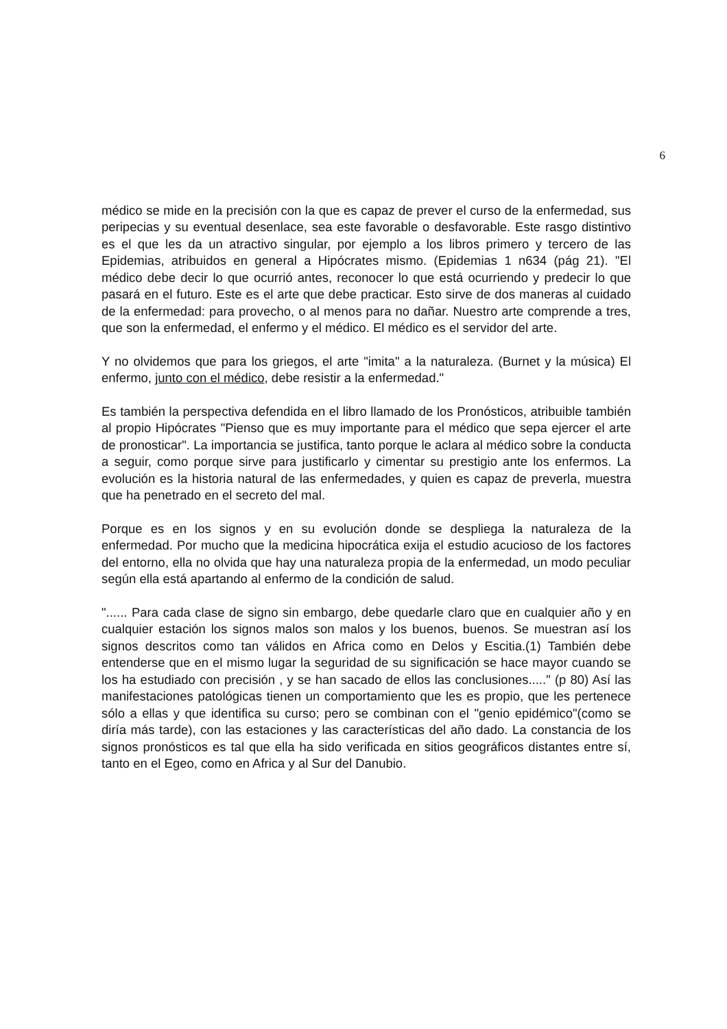6
médico se mide en la precisión con la que es capaz de prever el curso de la enfermedad, sus peripecias y su eventual desenlace, sea este favorable o desfavorable. Este rasgo distintivo es el que les da un atractivo singular, por ejemplo a los libros primero y tercero de las Epidemias, atribuidos en general a Hipócrates mismo. (Epidemias 1 n634 (pág 21). "El médico debe decir lo que ocurrió antes, reconocer lo que está ocurriendo y predecir lo que pasará en el futuro. Este es el arte que debe practicar. Esto sirve de dos maneras al cuidado de la enfermedad: para provecho, o al menos para no dañar. Nuestro arte comprende a tres, que son la enfermedad, el enfermo y el médico. El médico es el servidor del arte.
Y no olvidemos que para los griegos, el arte "imita" a la naturaleza. (Burnet y la música) El enfermo, junto con el médico, debe resistir a la enfermedad."
Es también la perspectiva defendida en el libro llamado de los Pronósticos, atribuible también al propio Hipócrates "Pienso que es muy importante para el médico que sepa ejercer el arte de pronosticar". La importancia se justifica, tanto porque le aclara al médico sobre la conducta a seguir, como porque sirve para justificarlo y cimentar su prestigio ante los enfermos. La evolución es la historia natural de las enfermedades, y quien es capaz de preverla, muestra que ha penetrado en el secreto del mal.
Porque es en los signos y en su evolución donde se despliega la naturaleza de la enfermedad. Por mucho que la medicina hipocrática exija el estudio acucioso de los factores del entorno, ella no olvida que hay una naturaleza propia de la enfermedad, un modo peculiar según ella está apartando al enfermo de la condición de salud.
"...... Para cada clase de signo sin embargo, debe quedarle claro que en cualquier año y en cualquier estación los signos malos son malos y los buenos, buenos. Se muestran así los signos descritos como tan válidos en Africa como en Delos y Escitia.(1) También debe entenderse que en el mismo lugar la seguridad de su significación se hace mayor cuando se los ha estudiado con precisión , y se han sacado de ellos las conclusiones....." (p 80) Así las manifestaciones patológicas tienen un comportamiento que les es propio, que les pertenece sólo a ellas y que identifica su curso; pero se combinan con el "genio epidémico"(como se diría más tarde), con las estaciones y las características del año dado. La constancia de los signos pronósticos es tal que ella ha sido verificada en sitios geográficos distantes entre sí, tanto en el Egeo, como en Africa y al Sur del Danubio.